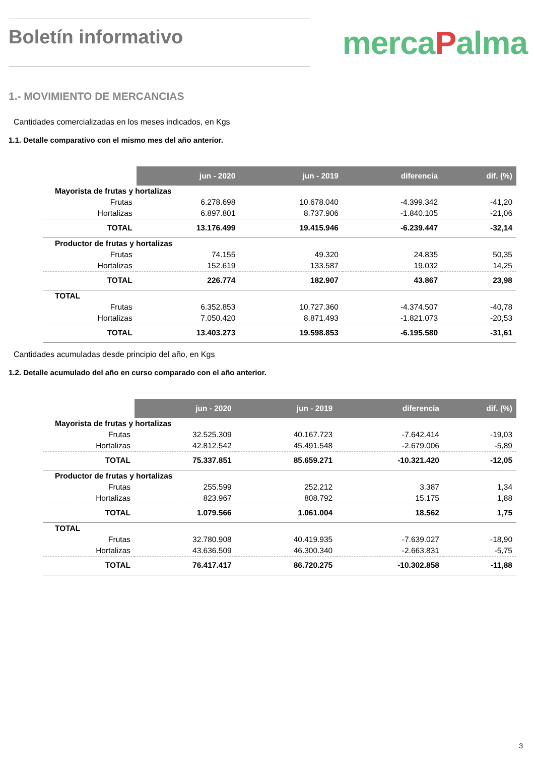Boletín informativo
mercaPalma
1.- MOVIMIENTO DE MERCANCIAS
Cantidades comercializadas en los meses indicados, en Kgs
1.1. Detalle comparativo con el mismo mes del año anterior.
| | jun - 2020 | jun - 2019 | diferencia | dif. (%) |
| Mayorista de frutas y hortalizas | | | | |
| Frutas | 6.278.698 | 10.678.040 | -4.399.342 | -41,20 |
| Hortalizas | 6.897.801 | 8.737.906 | -1.840.105 | -21,06 |
| TOTAL | 13.176.499 | 19.415.946 | -6.239.447 | -32,14 |
| Productor de frutas y hortalizas | | | | |
| Frutas | 74.155 | 49.320 | 24.835 | 50,35 |
| Hortalizas | 152.619 | 133.587 | 19.032 | 14,25 |
| TOTAL | 226.774 | 182.907 | 43.867 | 23,98 |
| TOTAL | | | | |
| Frutas | 6.352.853 | 10.727.360 | -4.374.507 | -40,78 |
| Hortalizas | 7.050.420 | 8.871.493 | -1.821.073 | -20,53 |
| TOTAL | 13.403.273 | 19.598.853 | -6.195.580 | -31,61 |
Cantidades acumuladas desde principio del año, en Kgs
1.2. Detalle acumulado del año en curso comparado con el año anterior.
| | jun - 2020 | jun - 2019 | diferencia | dif. (%) |
| Mayorista de frutas y hortalizas | | | | |
| Frutas | 32.525.309 | 40.167.723 | -7.642.414 | -19,03 |
| Hortalizas | 42.812.542 | 45.491.548 | -2.679.006 | -5,89 |
| TOTAL | 75.337.851 | 85.659.271 | -10.321.420 | -12,05 |
| Productor de frutas y hortalizas | | | | |
| Frutas | 255.599 | 252.212 | 3.387 | 1,34 |
| Hortalizas | 823.967 | 808.792 | 15.175 | 1,88 |
| TOTAL | 1.079.566 | 1.061.004 | 18.562 | 1,75 |
| TOTAL | | | | |
| Frutas | 32.780.908 | 40.419.935 | -7.639.027 | -18,90 |
| Hortalizas | 43.636.509 | 46.300.340 | -2.663.831 | -5,75 |
| TOTAL | 76.417.417 | 86.720.275 | -10.302.858 | -11,88 |
3